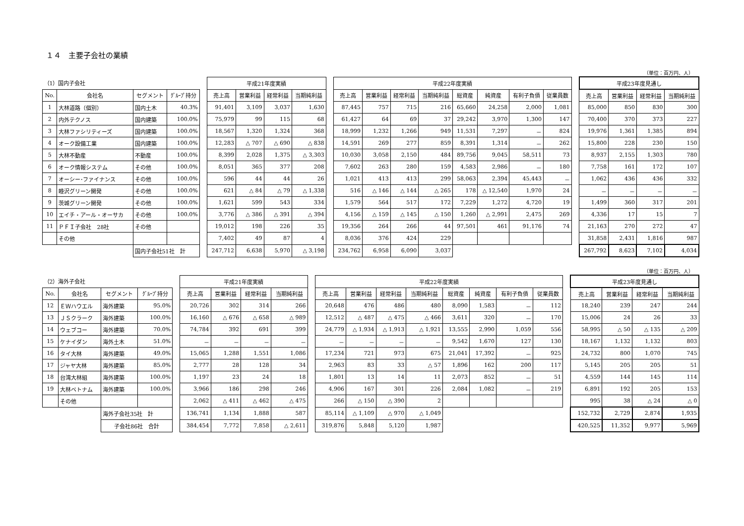１４　主要子会社の業績
（単位：百万円、人）
| （1）国内子会社 | | | | | 平成21年度実績 | | | | | 平成22年度実績 | | | | | | | | | 平成23年度見通し | | | |
| No. | 会社名 | セグメント | ｸﾞﾙｰﾌﾟ持分 | | 売上高 | 営業利益 | 経常利益 | 当期純利益 | | 売上高 | 営業利益 | 経常利益 | 当期純利益 | 総資産 | 純資産 | 有利子負債 | 従業員数 | | 売上高 | 営業利益 | 経常利益 | 当期純利益 |
| 1 | 大林道路（個別） | 国内土木 | 40.3% | | 91,401 | 3,109 | 3,037 | 1,630 | | 87,445 | 757 | 715 | 216 | 65,660 | 24,258 | 2,000 | 1,081 | | 85,000 | 850 | 830 | 300 |
| 2 | 内外テクノス | 国内建築 | 100.0% | | 75,979 | 99 | 115 | 68 | | 61,427 | 64 | 69 | 37 | 29,242 | 3,970 | 1,300 | 147 | | 70,400 | 370 | 373 | 227 |
| 3 | 大林ファシリティーズ | 国内建築 | 100.0% | | 18,567 | 1,320 | 1,324 | 368 | | 18,999 | 1,232 | 1,266 | 949 | 11,531 | 7,297 | － | 824 | | 19,976 | 1,361 | 1,385 | 894 |
| 4 | オーク設備工業 | 国内建築 | 100.0% | | 12,283 | △ 707 | △ 690 | △ 838 | | 14,591 | 269 | 277 | 859 | 8,391 | 1,314 | － | 262 | | 15,800 | 228 | 230 | 150 |
| 5 | 大林不動産 | 不動産 | 100.0% | | 8,399 | 2,028 | 1,375 | △ 3,303 | | 10,030 | 3,058 | 2,150 | 484 | 89,756 | 9,045 | 58,511 | 73 | | 8,937 | 2,155 | 1,303 | 780 |
| 6 | オーク情報システム | その他 | 100.0% | | 8,051 | 365 | 377 | 208 | | 7,602 | 263 | 280 | 159 | 4,583 | 2,986 | － | 180 | | 7,758 | 161 | 172 | 107 |
| 7 | オーシー･ファイナンス | その他 | 100.0% | | 596 | 44 | 44 | 26 | | 1,021 | 413 | 413 | 299 | 58,063 | 2,394 | 45,443 | － | | 1,062 | 436 | 436 | 332 |
| 8 | 睦沢グリーン開発 | その他 | 100.0% | | 621 | △ 84 | △ 79 | △ 1,338 | | 516 | △ 146 | △ 144 | △ 265 | 178 | △ 12,540 | 1,970 | 24 | | － | － | － | － |
| 9 | 茨城グリーン開発 | その他 | 100.0% | | 1,621 | 599 | 543 | 334 | | 1,579 | 564 | 517 | 172 | 7,229 | 1,272 | 4,720 | 19 | | 1,499 | 360 | 317 | 201 |
| 10 | エイチ・アール・オーサカ | その他 | 100.0% | | 3,776 | △ 386 | △ 391 | △ 394 | | 4,156 | △ 159 | △ 145 | △ 150 | 1,260 | △ 2,991 | 2,475 | 269 | | 4,336 | 17 | 15 | 7 |
| 11 | ＰＦＩ子会社 28社 | その他 | | | 19,012 | 198 | 226 | 35 | | 19,356 | 264 | 266 | 44 | 97,501 | 461 | 91,176 | 74 | | 21,163 | 270 | 272 | 47 |
| | その他 | | | | 7,402 | 49 | 87 | 4 | | 8,036 | 376 | 424 | 229 | | | | | | 31,858 | 2,431 | 1,816 | 987 |
| | | 国内子会社51社 計 | | | 247,712 | 6,638 | 5,970 | △ 3,198 | | 234,762 | 6,958 | 6,090 | 3,037 | | | | | | 267,792 | 8,623 | 7,102 | 4,034 |
（単位：百万円、人）
| （2）海外子会社 | | | | | 平成21年度実績 | | | | | 平成22年度実績 | | | | | | | | | 平成23年度見通し | | | |
| No. | 会社名 | セグメント | ｸﾞﾙｰﾌﾟ持分 | | 売上高 | 営業利益 | 経常利益 | 当期純利益 | | 売上高 | 営業利益 | 経常利益 | 当期純利益 | 総資産 | 純資産 | 有利子負債 | 従業員数 | | 売上高 | 営業利益 | 経常利益 | 当期純利益 |
| 12 | ＥＷハウエル | 海外建築 | 95.0% | | 20,726 | 302 | 314 | 266 | | 20,648 | 476 | 486 | 480 | 8,090 | 1,583 | － | 112 | | 18,240 | 239 | 247 | 244 |
| 13 | ＪＳクラーク | 海外建築 | 100.0% | | 16,160 | △ 676 | △ 658 | △ 989 | | 12,512 | △ 487 | △ 475 | △ 466 | 3,611 | 320 | － | 170 | | 15,006 | 24 | 26 | 33 |
| 14 | ウェブコー | 海外建築 | 70.0% | | 74,784 | 392 | 691 | 399 | | 24,779 | △ 1,934 | △ 1,913 | △ 1,921 | 13,555 | 2,990 | 1,059 | 556 | | 58,995 | △ 50 | △ 135 | △ 209 |
| 15 | ケナイダン | 海外土木 | 51.0% | | － | － | － | － | | － | － | － | － | 9,542 | 1,670 | 127 | 130 | | 18,167 | 1,132 | 1,132 | 803 |
| 16 | タイ大林 | 海外建築 | 49.0% | | 15,065 | 1,288 | 1,551 | 1,086 | | 17,234 | 721 | 973 | 675 | 21,041 | 17,392 | － | 925 | | 24,732 | 800 | 1,070 | 745 |
| 17 | ジャヤ大林 | 海外建築 | 85.0% | | 2,777 | 28 | 128 | 34 | | 2,963 | 83 | 33 | △ 57 | 1,896 | 162 | 200 | 117 | | 5,145 | 205 | 205 | 51 |
| 18 | 台湾大林組 | 海外建築 | 100.0% | | 1,197 | 23 | 24 | 18 | | 1,801 | 13 | 14 | 11 | 2,073 | 852 | － | 51 | | 4,559 | 144 | 145 | 114 |
| 19 | 大林ベトナム | 海外建築 | 100.0% | | 3,966 | 186 | 298 | 246 | | 4,906 | 167 | 301 | 226 | 2,084 | 1,082 | － | 219 | | 6,891 | 192 | 205 | 153 |
| | その他 | | | | 2,062 | △ 411 | △ 462 | △ 475 | | 266 | △ 150 | △ 390 | 2 | | | | | | 995 | 38 | △ 24 | △ 0 |
| | | 海外子会社35社 計 | | | 136,741 | 1,134 | 1,888 | 587 | | 85,114 | △ 1,109 | △ 970 | △ 1,049 | | | | | | 152,732 | 2,729 | 2,874 | 1,935 |
| | | 子会社86社 合計 | | | 384,454 | 7,772 | 7,858 | △ 2,611 | | 319,876 | 5,848 | 5,120 | 1,987 | | | | | | 420,525 | 11,352 | 9,977 | 5,969 |